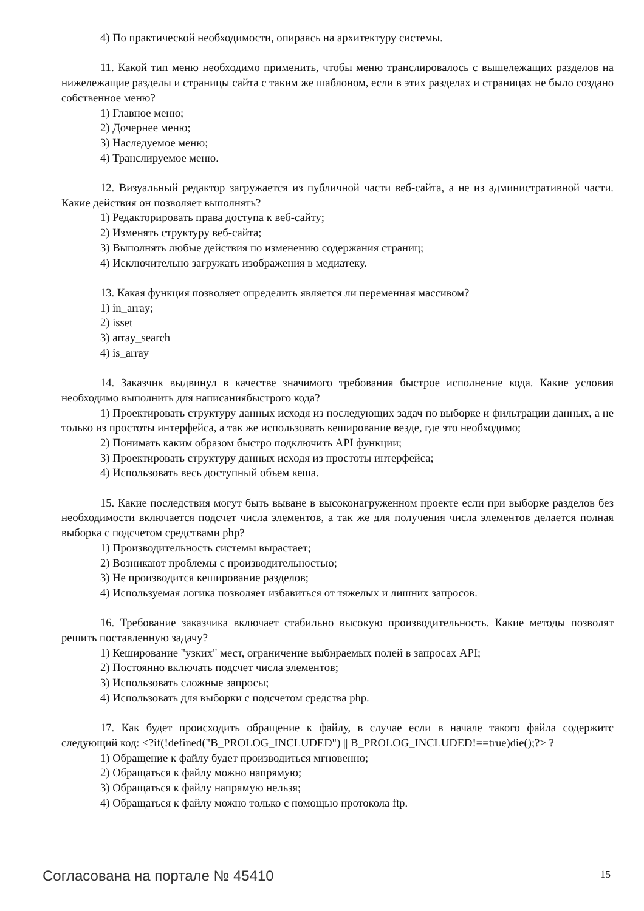4) По практической необходимости, опираясь на архитектуру системы.
11. Какой тип меню необходимо применить, чтобы меню транслировалось с вышележащих разделов на нижележащие разделы и страницы сайта с таким же шаблоном, если в этих разделах и страницах не было создано собственное меню?
1) Главное меню;
2) Дочернее меню;
3) Наследуемое меню;
4) Транслируемое меню.
12. Визуальный редактор загружается из публичной части веб-сайта, а не из административной части. Какие действия он позволяет выполнять?
1) Редакторировать права доступа к веб-сайту;
2) Изменять структуру веб-сайта;
3) Выполнять любые действия по изменению содержания страниц;
4) Исключительно загружать изображения в медиатеку.
13. Какая функция позволяет определить является ли переменная массивом?
1) in_array;
2) isset
3) array_search
4) is_array
14. Заказчик выдвинул в качестве значимого требования быстрое исполнение кода. Какие условия необходимо выполнить для написаниябыстрого кода?
1) Проектировать структуру данных исходя из последующих задач по выборке и фильтрации данных, а не только из простоты интерфейса, а так же использовать кеширование везде, где это необходимо;
2) Понимать каким образом быстро подключить API функции;
3) Проектировать структуру данных исходя из простоты интерфейса;
4) Использовать весь доступный объем кеша.
15. Какие последствия могут быть выване в высоконагруженном проекте если при выборке разделов без необходимости включается подсчет числа элементов, а так же для получения числа элементов делается полная выборка с подсчетом средствами php?
1) Производительность системы вырастает;
2) Возникают проблемы с производительностью;
3) Не производится кеширование разделов;
4) Используемая логика позволяет избавиться от тяжелых и лишних запросов.
16. Требование заказчика включает стабильно высокую производительность. Какие методы позволят решить поставленную задачу?
1) Кеширование "узких" мест, ограничение выбираемых полей в запросах API;
2) Постоянно включать подсчет числа элементов;
3) Использовать сложные запросы;
4) Использовать для выборки с подсчетом средства php.
17. Как будет происходить обращение к файлу, в случае если в начале такого файла содержитс следующий код: <?if(!defined("B_PROLOG_INCLUDED") || B_PROLOG_INCLUDED!==true)die();?> ?
1) Обращение к файлу будет производиться мгновенно;
2) Обращаться к файлу можно напрямую;
3) Обращаться к файлу напрямую нельзя;
4) Обращаться к файлу можно только с помощью протокола ftp.
Согласована на портале № 45410 15